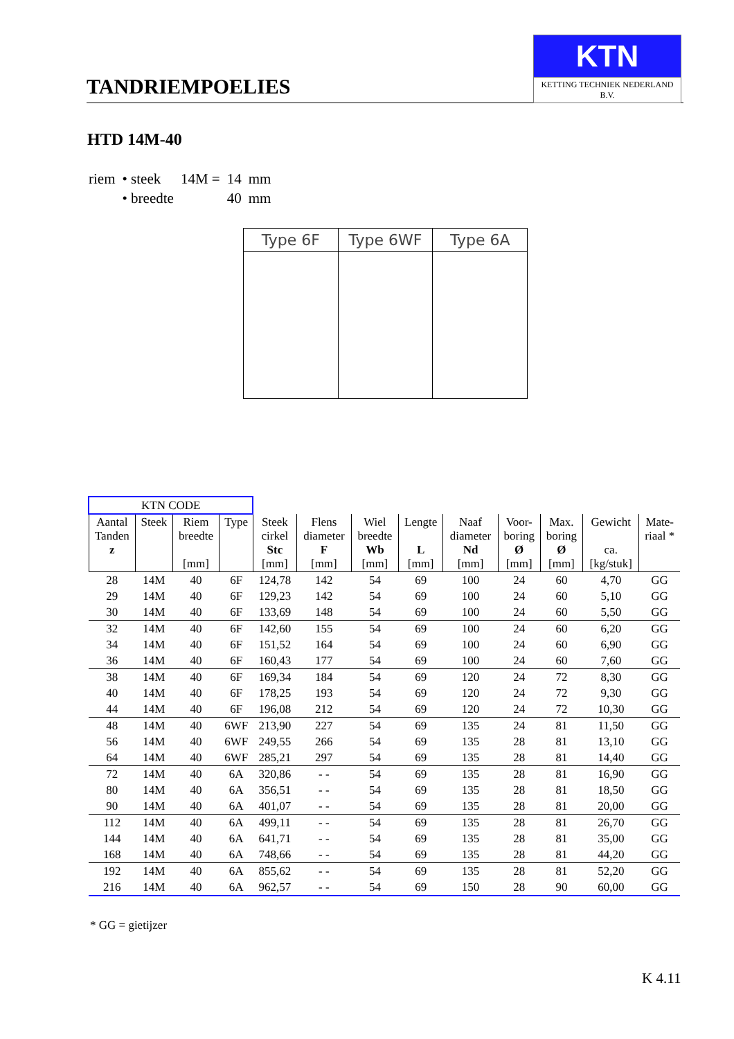TANDRIEMPOELIES
KTN
KETTING TECHNIEK NEDERLAND B.V.
HTD 14M-40
| riem | • steek | 14M = | 14 | mm |
| | • breedte | | 40 | mm |
Type 6F Type 6WF Type 6A
| KTN CODE | | | | | | | | | | | | |
| --- | --- | --- | --- | --- | --- | --- | --- | --- | --- | --- | --- | --- |
| Aantal Tanden z | Steek | Riem breedte [mm] | Type | Steek cirkel Stc [mm] | Flens diameter F [mm] | Wiel breedte Wb [mm] | Lengte L [mm] | Naaf diameter Nd [mm] | Voor- boring Ø [mm] | Max. boring Ø [mm] | Gewicht ca. [kg/stuk] | Mate- riaal * |
| 28 | 14M | 40 | 6F | 124,78 | 142 | 54 | 69 | 100 | 24 | 60 | 4,70 | GG |
| 29 | 14M | 40 | 6F | 129,23 | 142 | 54 | 69 | 100 | 24 | 60 | 5,10 | GG |
| 30 | 14M | 40 | 6F | 133,69 | 148 | 54 | 69 | 100 | 24 | 60 | 5,50 | GG |
| 32 | 14M | 40 | 6F | 142,60 | 155 | 54 | 69 | 100 | 24 | 60 | 6,20 | GG |
| 34 | 14M | 40 | 6F | 151,52 | 164 | 54 | 69 | 100 | 24 | 60 | 6,90 | GG |
| 36 | 14M | 40 | 6F | 160,43 | 177 | 54 | 69 | 100 | 24 | 60 | 7,60 | GG |
| 38 | 14M | 40 | 6F | 169,34 | 184 | 54 | 69 | 120 | 24 | 72 | 8,30 | GG |
| 40 | 14M | 40 | 6F | 178,25 | 193 | 54 | 69 | 120 | 24 | 72 | 9,30 | GG |
| 44 | 14M | 40 | 6F | 196,08 | 212 | 54 | 69 | 120 | 24 | 72 | 10,30 | GG |
| 48 | 14M | 40 | 6WF | 213,90 | 227 | 54 | 69 | 135 | 24 | 81 | 11,50 | GG |
| 56 | 14M | 40 | 6WF | 249,55 | 266 | 54 | 69 | 135 | 28 | 81 | 13,10 | GG |
| 64 | 14M | 40 | 6WF | 285,21 | 297 | 54 | 69 | 135 | 28 | 81 | 14,40 | GG |
| 72 | 14M | 40 | 6A | 320,86 | - - | 54 | 69 | 135 | 28 | 81 | 16,90 | GG |
| 80 | 14M | 40 | 6A | 356,51 | - - | 54 | 69 | 135 | 28 | 81 | 18,50 | GG |
| 90 | 14M | 40 | 6A | 401,07 | - - | 54 | 69 | 135 | 28 | 81 | 20,00 | GG |
| 112 | 14M | 40 | 6A | 499,11 | - - | 54 | 69 | 135 | 28 | 81 | 26,70 | GG |
| 144 | 14M | 40 | 6A | 641,71 | - - | 54 | 69 | 135 | 28 | 81 | 35,00 | GG |
| 168 | 14M | 40 | 6A | 748,66 | - - | 54 | 69 | 135 | 28 | 81 | 44,20 | GG |
| 192 | 14M | 40 | 6A | 855,62 | - - | 54 | 69 | 135 | 28 | 81 | 52,20 | GG |
| 216 | 14M | 40 | 6A | 962,57 | - - | 54 | 69 | 150 | 28 | 90 | 60,00 | GG |
* GG = gietijzer
K 4.11